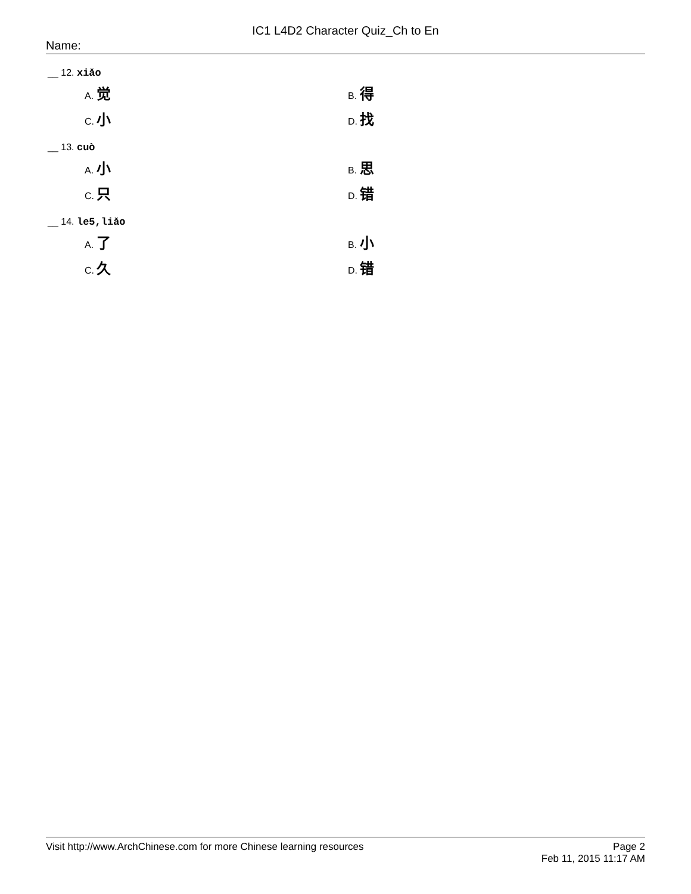IC1 L4D2 Character Quiz_Ch to En
Name:
__ 12. xiǎo
A. 觉
B. 得
C. 小
D. 找
__ 13. cuò
A. 小
B. 思
C. 只
D. 错
__ 14. le5,liǎo
A. 了
B. 小
C. 久
D. 错
Visit http://www.ArchChinese.com for more Chinese learning resources
Page 2
Feb 11, 2015 11:17 AM